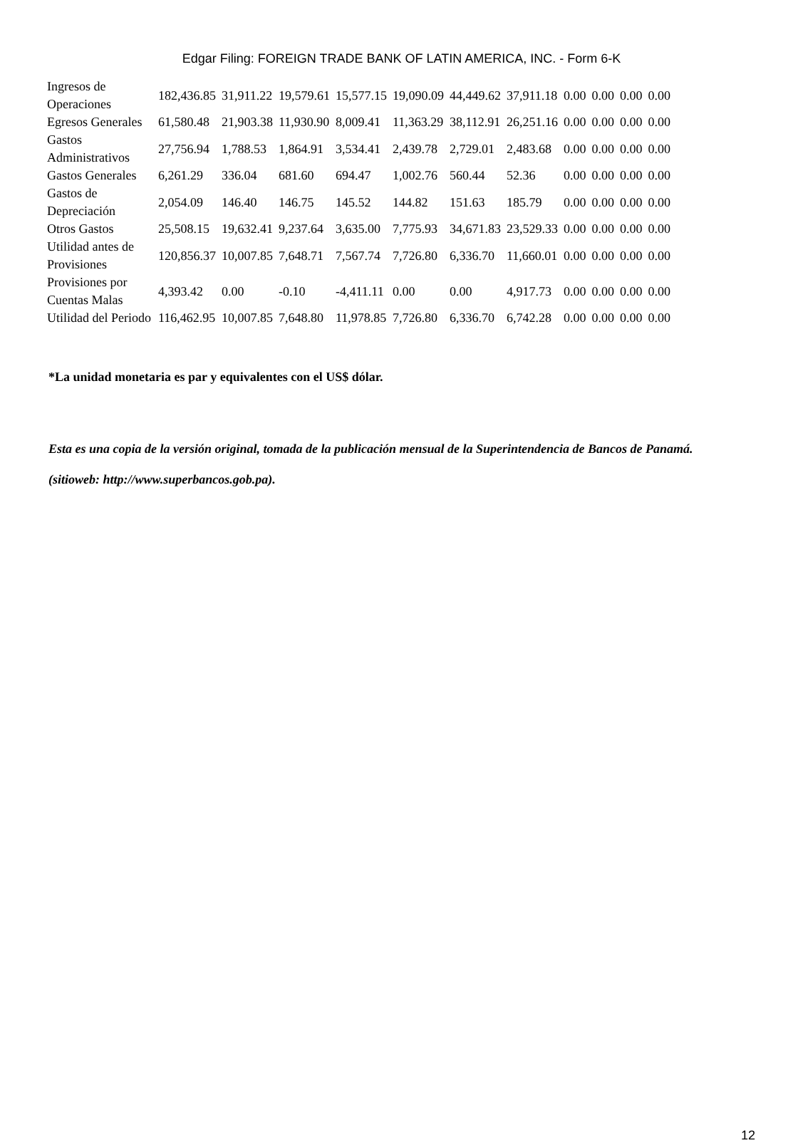Edgar Filing: FOREIGN TRADE BANK OF LATIN AMERICA, INC. - Form 6-K
| Ingresos de Operaciones | 182,436.85 | 31,911.22 | 19,579.61 | 15,577.15 | 19,090.09 | 44,449.62 | 37,911.18 | 0.00 | 0.00 | 0.00 | 0.00 |
| Egresos Generales | 61,580.48 | 21,903.38 | 11,930.90 | 8,009.41 | 11,363.29 | 38,112.91 | 26,251.16 | 0.00 | 0.00 | 0.00 | 0.00 |
| Gastos Administrativos | 27,756.94 | 1,788.53 | 1,864.91 | 3,534.41 | 2,439.78 | 2,729.01 | 2,483.68 | 0.00 | 0.00 | 0.00 | 0.00 |
| Gastos Generales | 6,261.29 | 336.04 | 681.60 | 694.47 | 1,002.76 | 560.44 | 52.36 | 0.00 | 0.00 | 0.00 | 0.00 |
| Gastos de Depreciación | 2,054.09 | 146.40 | 146.75 | 145.52 | 144.82 | 151.63 | 185.79 | 0.00 | 0.00 | 0.00 | 0.00 |
| Otros Gastos | 25,508.15 | 19,632.41 | 9,237.64 | 3,635.00 | 7,775.93 | 34,671.83 | 23,529.33 | 0.00 | 0.00 | 0.00 | 0.00 |
| Utilidad antes de Provisiones | 120,856.37 | 10,007.85 | 7,648.71 | 7,567.74 | 7,726.80 | 6,336.70 | 11,660.01 | 0.00 | 0.00 | 0.00 | 0.00 |
| Provisiones por Cuentas Malas | 4,393.42 | 0.00 | -0.10 | -4,411.11 | 0.00 | 0.00 | 4,917.73 | 0.00 | 0.00 | 0.00 | 0.00 |
| Utilidad del Periodo | 116,462.95 | 10,007.85 | 7,648.80 | 11,978.85 | 7,726.80 | 6,336.70 | 6,742.28 | 0.00 | 0.00 | 0.00 | 0.00 |
*La unidad monetaria es par y equivalentes con el US$ dólar.
Esta es una copia de la versión original, tomada de la publicación mensual de la Superintendencia de Bancos de Panamá.
(sitioweb: http://www.superbancos.gob.pa).
12